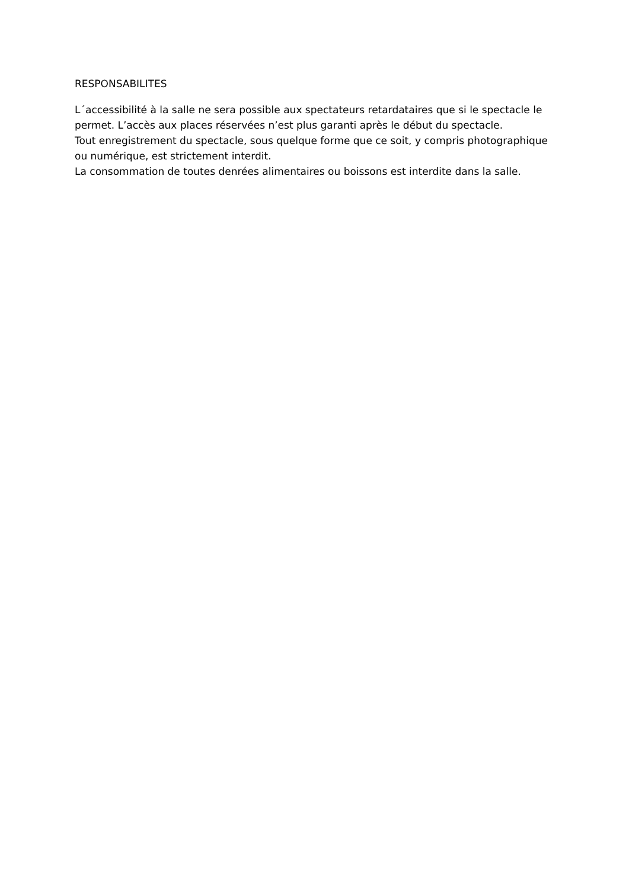RESPONSABILITES
L´accessibilité à la salle ne sera possible aux spectateurs retardataires que si le spectacle le permet. L’accès aux places réservées n’est plus garanti après le début du spectacle.
Tout enregistrement du spectacle, sous quelque forme que ce soit, y compris photographique ou numérique, est strictement interdit.
La consommation de toutes denrées alimentaires ou boissons est interdite dans la salle.